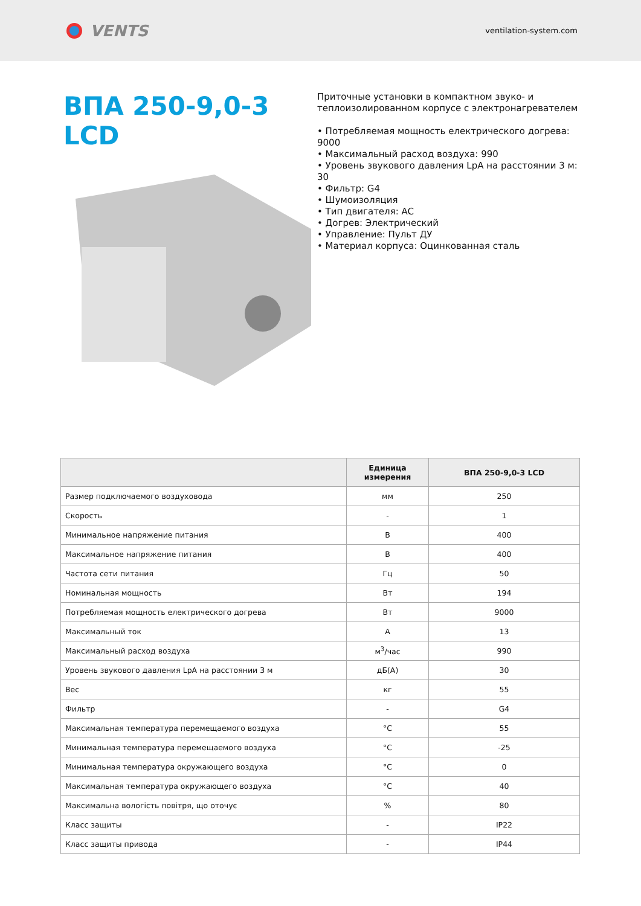VENTS
ventilation-system.com
ВПА 250-9,0-3 LCD
Приточные установки в компактном звуко- и теплоизолированном корпусе с электронагревателем
• Потребляемая мощность електрического догрева: 9000
• Максимальный расход воздуха: 990
• Уровень звукового давления LpA на расстоянии 3 м: 30
• Фильтр: G4
• Шумоизоляция
• Тип двигателя: AC
• Догрев: Электрический
• Управление: Пульт ДУ
• Материал корпуса: Оцинкованная сталь
| | Единица измерения | ВПА 250-9,0-3 LCD |
| --- | --- | --- |
| Размер подключаемого воздуховода | мм | 250 |
| Скорость | - | 1 |
| Минимальное напряжение питания | В | 400 |
| Максимальное напряжение питания | В | 400 |
| Частота сети питания | Гц | 50 |
| Номинальная мощность | Вт | 194 |
| Потребляемая мощность електрического догрева | Вт | 9000 |
| Максимальный ток | А | 13 |
| Максимальный расход воздуха | м<sup>3</sup>/час | 990 |
| Уровень звукового давления LpA на расстоянии 3 м | дБ(А) | 30 |
| Вес | кг | 55 |
| Фильтр | - | G4 |
| Максимальная температура перемещаемого воздуха | °C | 55 |
| Минимальная температура перемещаемого воздуха | °C | -25 |
| Минимальная температура окружающего воздуха | °C | 0 |
| Максимальная температура окружающего воздуха | °C | 40 |
| Максимальна вологість повітря, що оточує | % | 80 |
| Класс защиты | - | IP22 |
| Класс защиты привода | - | IP44 |